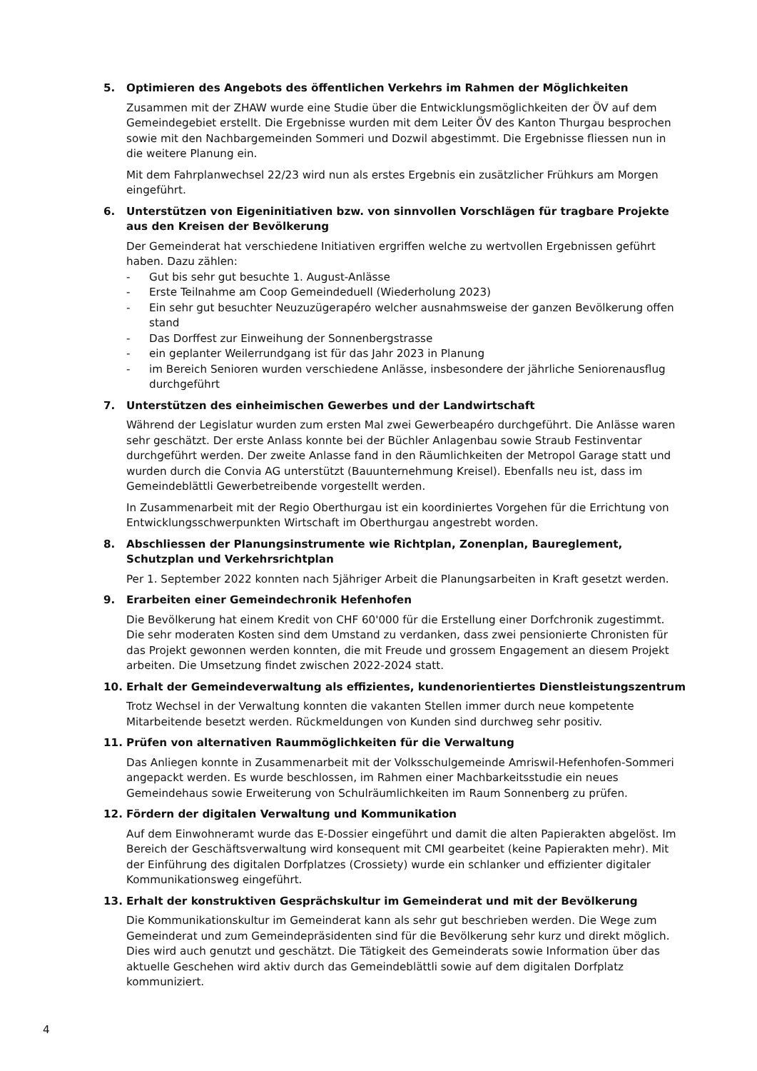5. Optimieren des Angebots des öffentlichen Verkehrs im Rahmen der Möglichkeiten
Zusammen mit der ZHAW wurde eine Studie über die Entwicklungsmöglichkeiten der ÖV auf dem Gemeindegebiet erstellt. Die Ergebnisse wurden mit dem Leiter ÖV des Kanton Thurgau besprochen sowie mit den Nachbargemeinden Sommeri und Dozwil abgestimmt. Die Ergebnisse fliessen nun in die weitere Planung ein.
Mit dem Fahrplanwechsel 22/23 wird nun als erstes Ergebnis ein zusätzlicher Frühkurs am Morgen eingeführt.
6. Unterstützen von Eigeninitiativen bzw. von sinnvollen Vorschlägen für tragbare Projekte aus den Kreisen der Bevölkerung
Der Gemeinderat hat verschiedene Initiativen ergriffen welche zu wertvollen Ergebnissen geführt haben. Dazu zählen:
- Gut bis sehr gut besuchte 1. August-Anlässe
- Erste Teilnahme am Coop Gemeindeduell (Wiederholung 2023)
- Ein sehr gut besuchter Neuzuzügerapéro welcher ausnahmsweise der ganzen Bevölkerung offen stand
- Das Dorffest zur Einweihung der Sonnenbergstrasse
- ein geplanter Weilerrundgang ist für das Jahr 2023 in Planung
- im Bereich Senioren wurden verschiedene Anlässe, insbesondere der jährliche Seniorenausflug durchgeführt
7. Unterstützen des einheimischen Gewerbes und der Landwirtschaft
Während der Legislatur wurden zum ersten Mal zwei Gewerbeapéro durchgeführt. Die Anlässe waren sehr geschätzt. Der erste Anlass konnte bei der Büchler Anlagenbau sowie Straub Festinventar durchgeführt werden. Der zweite Anlasse fand in den Räumlichkeiten der Metropol Garage statt und wurden durch die Convia AG unterstützt (Bauunternehmung Kreisel). Ebenfalls neu ist, dass im Gemeindeblättli Gewerbetreibende vorgestellt werden.
In Zusammenarbeit mit der Regio Oberthurgau ist ein koordiniertes Vorgehen für die Errichtung von Entwicklungsschwerpunkten Wirtschaft im Oberthurgau angestrebt worden.
8. Abschliessen der Planungsinstrumente wie Richtplan, Zonenplan, Baureglement, Schutzplan und Verkehrsrichtplan
Per 1. September 2022 konnten nach 5jähriger Arbeit die Planungsarbeiten in Kraft gesetzt werden.
9. Erarbeiten einer Gemeindechronik Hefenhofen
Die Bevölkerung hat einem Kredit von CHF 60'000 für die Erstellung einer Dorfchronik zugestimmt. Die sehr moderaten Kosten sind dem Umstand zu verdanken, dass zwei pensionierte Chronisten für das Projekt gewonnen werden konnten, die mit Freude und grossem Engagement an diesem Projekt arbeiten. Die Umsetzung findet zwischen 2022-2024 statt.
10. Erhalt der Gemeindeverwaltung als effizientes, kundenorientiertes Dienstleistungszentrum
Trotz Wechsel in der Verwaltung konnten die vakanten Stellen immer durch neue kompetente Mitarbeitende besetzt werden. Rückmeldungen von Kunden sind durchweg sehr positiv.
11. Prüfen von alternativen Raummöglichkeiten für die Verwaltung
Das Anliegen konnte in Zusammenarbeit mit der Volksschulgemeinde Amriswil-Hefenhofen-Sommeri angepackt werden. Es wurde beschlossen, im Rahmen einer Machbarkeitsstudie ein neues Gemeindehaus sowie Erweiterung von Schulräumlichkeiten im Raum Sonnenberg zu prüfen.
12. Fördern der digitalen Verwaltung und Kommunikation
Auf dem Einwohneramt wurde das E-Dossier eingeführt und damit die alten Papierakten abgelöst. Im Bereich der Geschäftsverwaltung wird konsequent mit CMI gearbeitet (keine Papierakten mehr). Mit der Einführung des digitalen Dorfplatzes (Crossiety) wurde ein schlanker und effizienter digitaler Kommunikationsweg eingeführt.
13. Erhalt der konstruktiven Gesprächskultur im Gemeinderat und mit der Bevölkerung
Die Kommunikationskultur im Gemeinderat kann als sehr gut beschrieben werden. Die Wege zum Gemeinderat und zum Gemeindepräsidenten sind für die Bevölkerung sehr kurz und direkt möglich. Dies wird auch genutzt und geschätzt. Die Tätigkeit des Gemeinderats sowie Information über das aktuelle Geschehen wird aktiv durch das Gemeindeblättli sowie auf dem digitalen Dorfplatz kommuniziert.
4